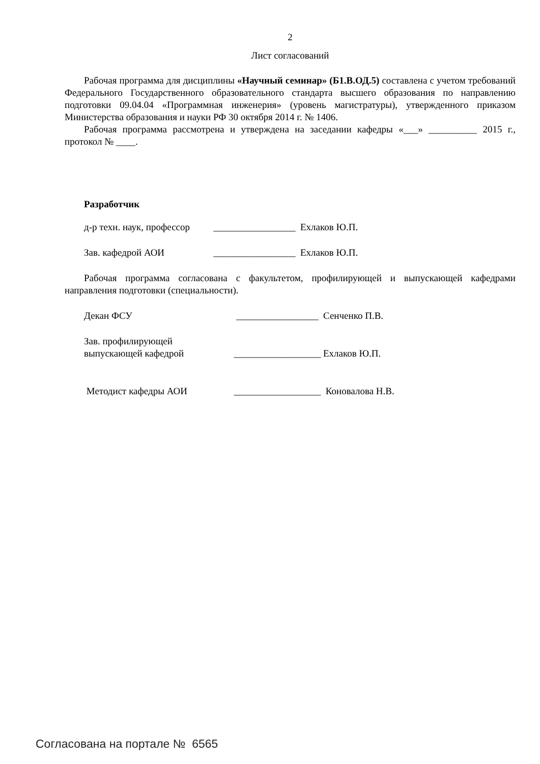2
Лист согласований
Рабочая программа для дисциплины «Научный семинар» (Б1.В.ОД.5) составлена с учетом требований Федерального Государственного образовательного стандарта высшего образования по направлению подготовки 09.04.04 «Программная инженерия» (уровень магистратуры), утвержденного приказом Министерства образования и науки РФ 30 октября 2014 г. № 1406.
Рабочая программа рассмотрена и утверждена на заседании кафедры «___» __________ 2015 г., протокол № ____.
Разработчик
д-р техн. наук, профессор _________________ Ехлаков Ю.П.
Зав. кафедрой АОИ _________________ Ехлаков Ю.П.
Рабочая программа согласована с факультетом, профилирующей и выпускающей кафедрами направления подготовки (специальности).
Декан ФСУ _________________ Сенченко П.В.
Зав. профилирующей
выпускающей кафедрой __________________ Ехлаков Ю.П.
Методист кафедры АОИ __________________ Коновалова Н.В.
Согласована на портале № 6565